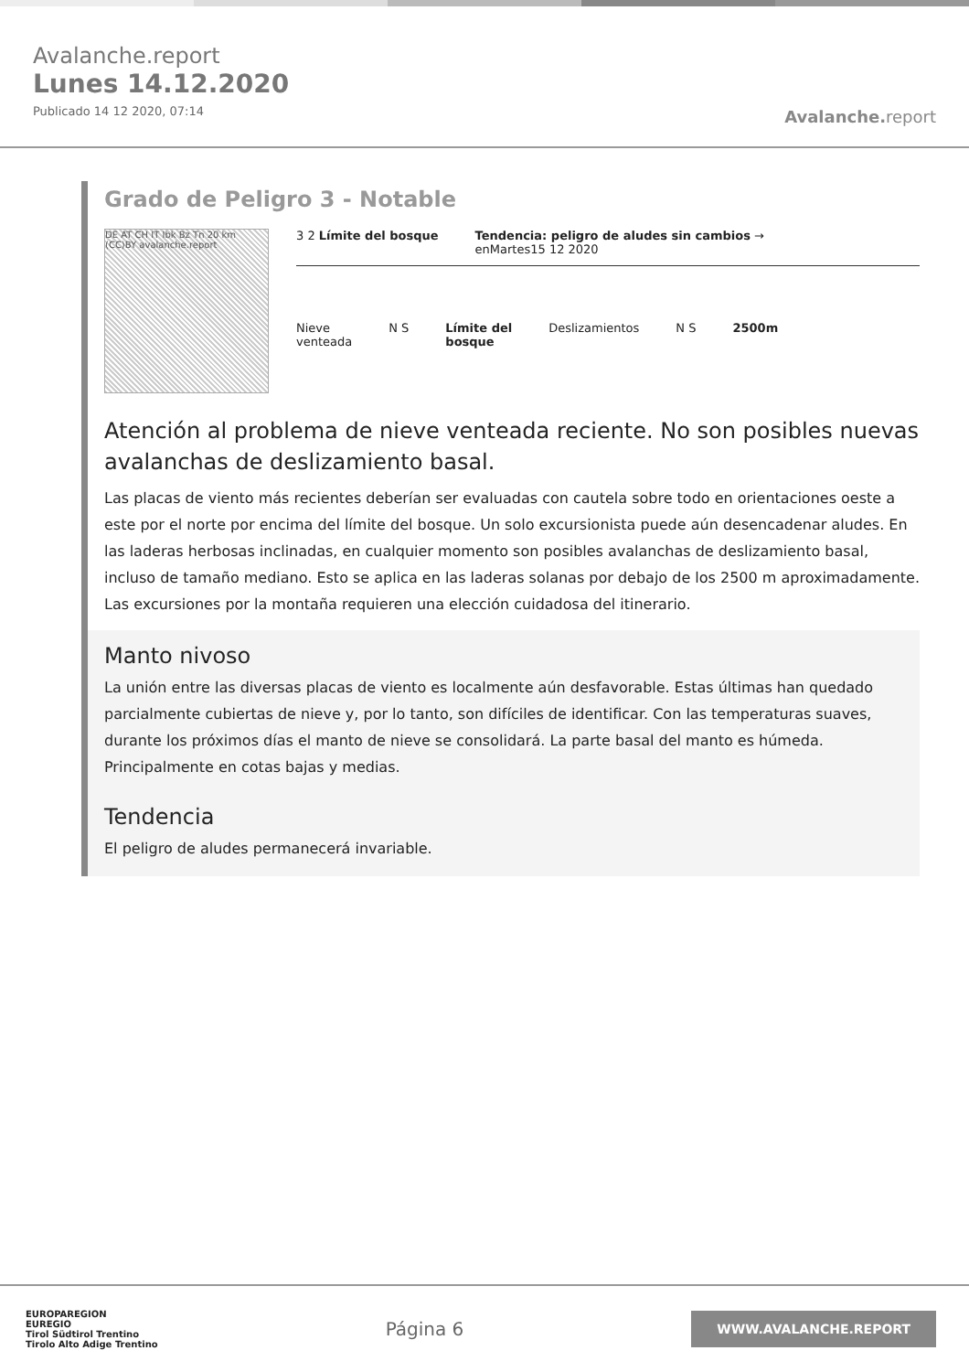Avalanche.report
Lunes 14.12.2020
Publicado 14 12 2020, 07:14
Avalanche. report
Grado de Peligro 3 - Notable
DE AT CH IT Ibk Bz Tn 20 km (CC)BY avalanche.report
3 2 Límite del bosque Tendencia: peligro de aludes sin cambios →
enMartes15 12 2020
Nieve
venteada
N S Límite del
bosque
Deslizamientos N S 2500m
Atención al problema de nieve venteada reciente. No son posibles nuevas avalanchas de deslizamiento basal.
Las placas de viento más recientes deberían ser evaluadas con cautela sobre todo en orientaciones oeste a este por el norte por encima del límite del bosque. Un solo excursionista puede aún desencadenar aludes. En las laderas herbosas inclinadas, en cualquier momento son posibles avalanchas de deslizamiento basal, incluso de tamaño mediano. Esto se aplica en las laderas solanas por debajo de los 2500 m aproximadamente.
Las excursiones por la montaña requieren una elección cuidadosa del itinerario.
Manto nivoso
La unión entre las diversas placas de viento es localmente aún desfavorable. Estas últimas han quedado parcialmente cubiertas de nieve y, por lo tanto, son difíciles de identificar. Con las temperaturas suaves, durante los próximos días el manto de nieve se consolidará. La parte basal del manto es húmeda. Principalmente en cotas bajas y medias.
Tendencia
El peligro de aludes permanecerá invariable.
EUROPAREGION
EUREGIO
Tirol Südtirol Trentino
Tirolo Alto Adige Trentino
Página 6
WWW.AVALANCHE.REPORT